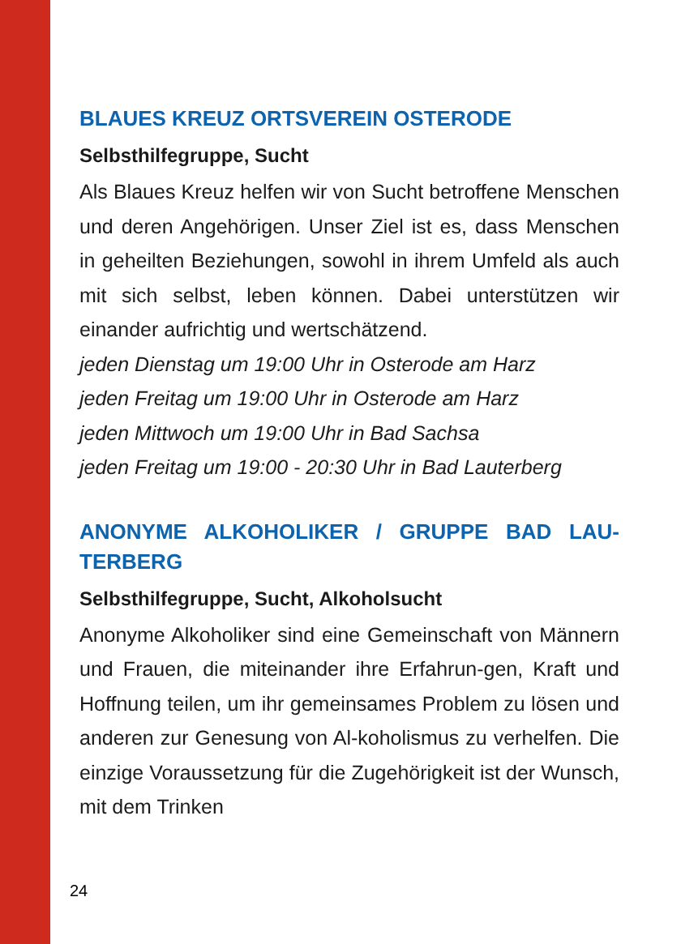BLAUES KREUZ ORTSVEREIN OSTERODE
Selbsthilfegruppe, Sucht
Als Blaues Kreuz helfen wir von Sucht betroffene Menschen und deren Angehörigen. Unser Ziel ist es, dass Menschen in geheilten Beziehungen, sowohl in ihrem Umfeld als auch mit sich selbst, leben können. Dabei unterstützen wir einander aufrichtig und wertschätzend.
jeden Dienstag um 19:00 Uhr in Osterode am Harz
jeden Freitag um 19:00 Uhr in Osterode am Harz
jeden Mittwoch um 19:00 Uhr in Bad Sachsa
jeden Freitag um 19:00 - 20:30 Uhr in Bad Lauterberg
ANONYME ALKOHOLIKER / GRUPPE BAD LAU-TERBERG
Selbsthilfegruppe, Sucht, Alkoholsucht
Anonyme Alkoholiker sind eine Gemeinschaft von Männern und Frauen, die miteinander ihre Erfahrun-gen, Kraft und Hoffnung teilen, um ihr gemeinsames Problem zu lösen und anderen zur Genesung von Al-koholismus zu verhelfen. Die einzige Voraussetzung für die Zugehörigkeit ist der Wunsch, mit dem Trinken
24